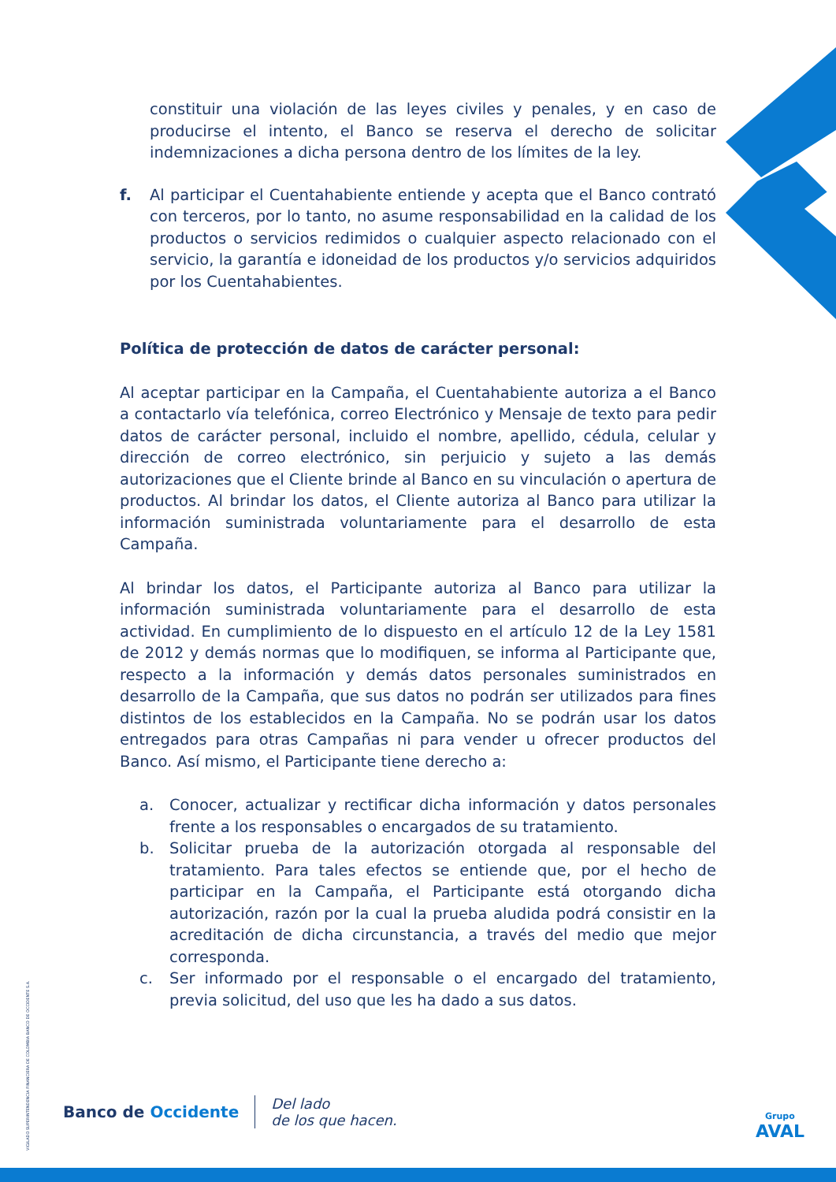constituir una violación de las leyes civiles y penales, y en caso de producirse el intento, el Banco se reserva el derecho de solicitar indemnizaciones a dicha persona dentro de los límites de la ley.
f. Al participar el Cuentahabiente entiende y acepta que el Banco contrató con terceros, por lo tanto, no asume responsabilidad en la calidad de los productos o servicios redimidos o cualquier aspecto relacionado con el servicio, la garantía e idoneidad de los productos y/o servicios adquiridos por los Cuentahabientes.
Política de protección de datos de carácter personal:
Al aceptar participar en la Campaña, el Cuentahabiente autoriza a el Banco a contactarlo vía telefónica, correo Electrónico y Mensaje de texto para pedir datos de carácter personal, incluido el nombre, apellido, cédula, celular y dirección de correo electrónico, sin perjuicio y sujeto a las demás autorizaciones que el Cliente brinde al Banco en su vinculación o apertura de productos. Al brindar los datos, el Cliente autoriza al Banco para utilizar la información suministrada voluntariamente para el desarrollo de esta Campaña.
Al brindar los datos, el Participante autoriza al Banco para utilizar la información suministrada voluntariamente para el desarrollo de esta actividad. En cumplimiento de lo dispuesto en el artículo 12 de la Ley 1581 de 2012 y demás normas que lo modifiquen, se informa al Participante que, respecto a la información y demás datos personales suministrados en desarrollo de la Campaña, que sus datos no podrán ser utilizados para fines distintos de los establecidos en la Campaña. No se podrán usar los datos entregados para otras Campañas ni para vender u ofrecer productos del Banco. Así mismo, el Participante tiene derecho a:
a. Conocer, actualizar y rectificar dicha información y datos personales frente a los responsables o encargados de su tratamiento.
b. Solicitar prueba de la autorización otorgada al responsable del tratamiento. Para tales efectos se entiende que, por el hecho de participar en la Campaña, el Participante está otorgando dicha autorización, razón por la cual la prueba aludida podrá consistir en la acreditación de dicha circunstancia, a través del medio que mejor corresponda.
c. Ser informado por el responsable o el encargado del tratamiento, previa solicitud, del uso que les ha dado a sus datos.
VIGILADO SUPERINTENDENCIA FINANCIERA DE COLOMBIA BANCO DE OCCIDENTE S.A.
Banco de Occidente
Del lado
de los que hacen.
Grupo
AVAL